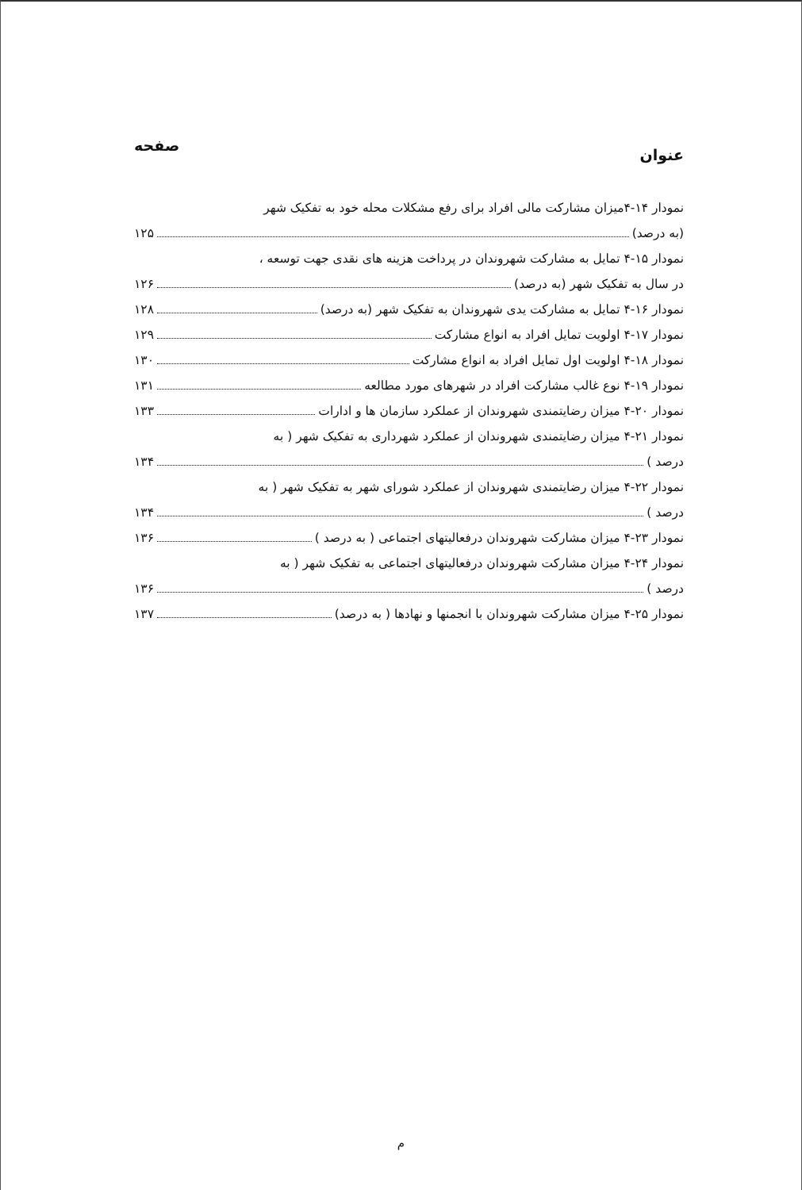عنوان
صفحه
نمودار ۱۴-۴میزان مشارکت مالی افراد برای رفع مشکلات محله خود به تفکیک شهر
(به درصد) ۱۲۵
نمودار ۱۵-۴ تمایل به مشارکت شهروندان در پرداخت هزینه های نقدی جهت توسعه ،
در سال به تفکیک شهر (به درصد) ۱۲۶
نمودار ۱۶-۴ تمایل به مشارکت یدی شهروندان به تفکیک شهر (به درصد) ۱۲۸
نمودار ۱۷-۴ اولویت تمایل افراد به انواع مشارکت ۱۲۹
نمودار ۱۸-۴ اولویت اول تمایل افراد به انواع مشارکت ۱۳۰
نمودار ۱۹-۴ نوع غالب مشارکت افراد در شهرهای مورد مطالعه ۱۳۱
نمودار ۲۰-۴ میزان رضایتمندی شهروندان از عملکرد سازمان ها و ادارات ۱۳۳
نمودار ۲۱-۴ میزان رضایتمندی شهروندان از عملکرد شهرداری به تفکیک شهر ( به
درصد ) ۱۳۴
نمودار ۲۲-۴ میزان رضایتمندی شهروندان از عملکرد شورای شهر به تفکیک شهر ( به
درصد ) ۱۳۴
نمودار ۲۳-۴ میزان مشارکت شهروندان درفعالیتهای اجتماعی ( به درصد ) ۱۳۶
نمودار ۲۴-۴ میزان مشارکت شهروندان درفعالیتهای اجتماعی به تفکیک شهر ( به
درصد ) ۱۳۶
نمودار ۲۵-۴ میزان مشارکت شهروندان با انجمنها و نهادها ( به درصد) ۱۳۷
م